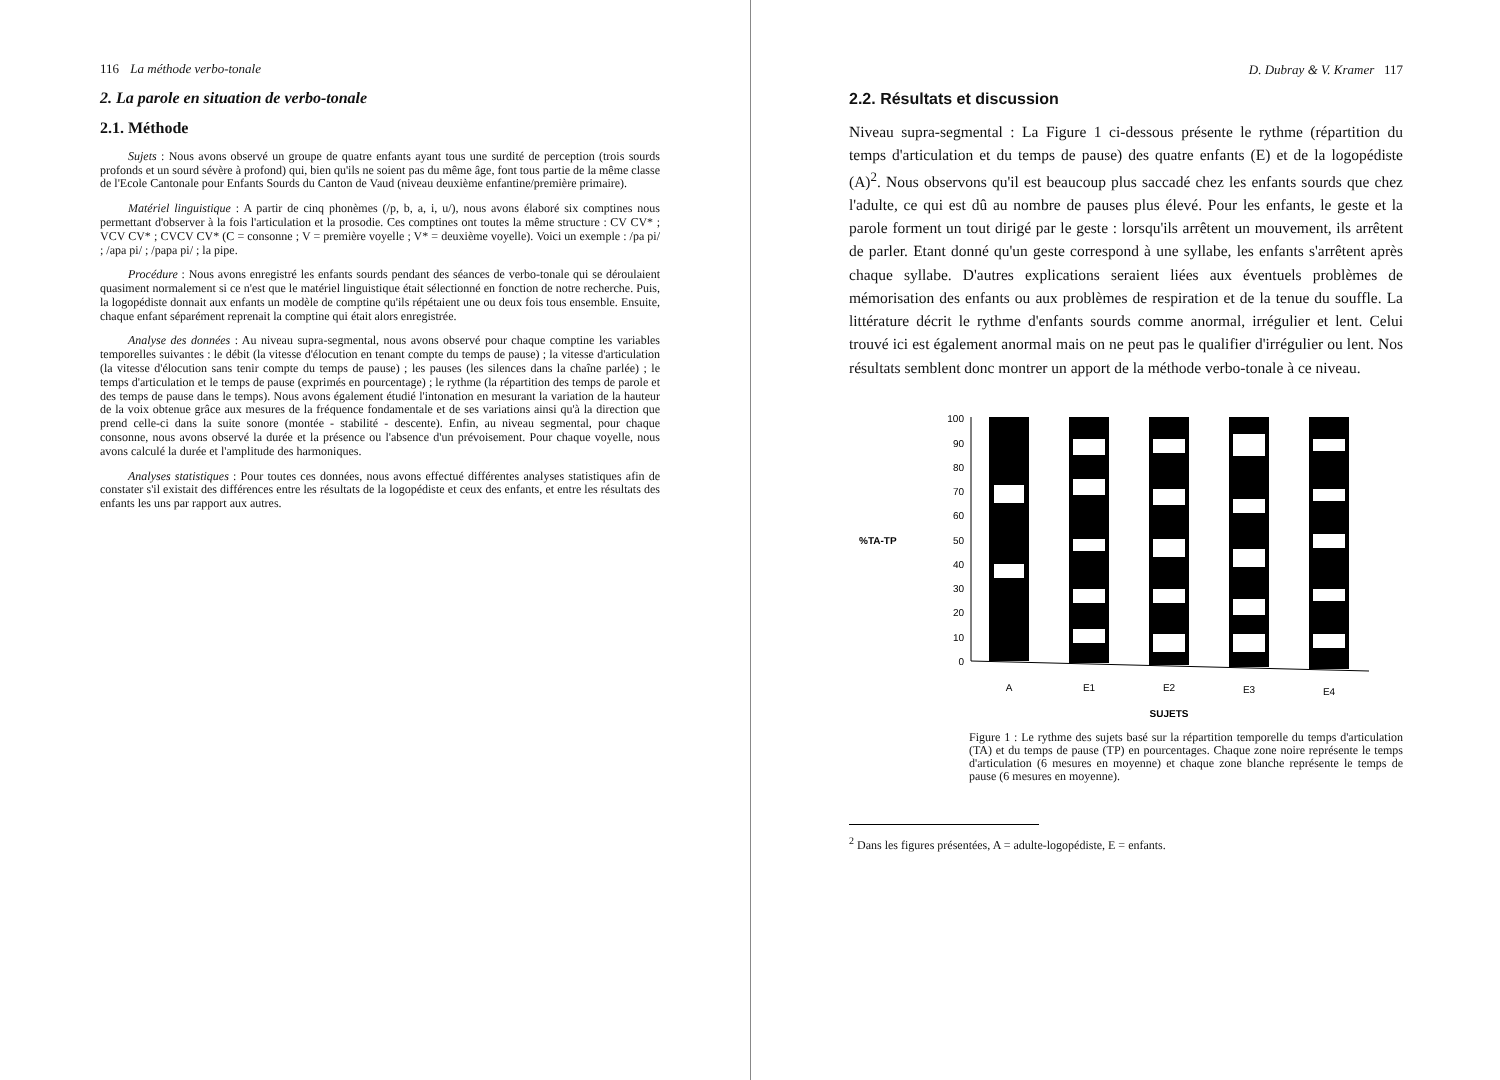116 La méthode verbo-tonale
2. La parole en situation de verbo-tonale
2.1. Méthode
Sujets : Nous avons observé un groupe de quatre enfants ayant tous une surdité de perception (trois sourds profonds et un sourd sévère à profond) qui, bien qu'ils ne soient pas du même âge, font tous partie de la même classe de l'Ecole Cantonale pour Enfants Sourds du Canton de Vaud (niveau deuxième enfantine/première primaire).
Matériel linguistique : A partir de cinq phonèmes (/p, b, a, i, u/), nous avons élaboré six comptines nous permettant d'observer à la fois l'articulation et la prosodie. Ces comptines ont toutes la même structure : CV CV* ; VCV CV* ; CVCV CV* (C = consonne ; V = première voyelle ; V* = deuxième voyelle). Voici un exemple : /pa pi/ ; /apa pi/ ; /papa pi/ ; la pipe.
Procédure : Nous avons enregistré les enfants sourds pendant des séances de verbo-tonale qui se déroulaient quasiment normalement si ce n'est que le matériel linguistique était sélectionné en fonction de notre recherche. Puis, la logopédiste donnait aux enfants un modèle de comptine qu'ils répétaient une ou deux fois tous ensemble. Ensuite, chaque enfant séparément reprenait la comptine qui était alors enregistrée.
Analyse des données : Au niveau supra-segmental, nous avons observé pour chaque comptine les variables temporelles suivantes : le débit (la vitesse d'élocution en tenant compte du temps de pause) ; la vitesse d'articulation (la vitesse d'élocution sans tenir compte du temps de pause) ; les pauses (les silences dans la chaîne parlée) ; le temps d'articulation et le temps de pause (exprimés en pourcentage) ; le rythme (la répartition des temps de parole et des temps de pause dans le temps). Nous avons également étudié l'intonation en mesurant la variation de la hauteur de la voix obtenue grâce aux mesures de la fréquence fondamentale et de ses variations ainsi qu'à la direction que prend celle-ci dans la suite sonore (montée - stabilité - descente). Enfin, au niveau segmental, pour chaque consonne, nous avons observé la durée et la présence ou l'absence d'un prévoisement. Pour chaque voyelle, nous avons calculé la durée et l'amplitude des harmoniques.
Analyses statistiques : Pour toutes ces données, nous avons effectué différentes analyses statistiques afin de constater s'il existait des différences entre les résultats de la logopédiste et ceux des enfants, et entre les résultats des enfants les uns par rapport aux autres.
D. Dubray & V. Kramer 117
2.2. Résultats et discussion
Niveau supra-segmental : La Figure 1 ci-dessous présente le rythme (répartition du temps d'articulation et du temps de pause) des quatre enfants (E) et de la logopédiste (A)<sup>2</sup>. Nous observons qu'il est beaucoup plus saccadé chez les enfants sourds que chez l'adulte, ce qui est dû au nombre de pauses plus élevé. Pour les enfants, le geste et la parole forment un tout dirigé par le geste : lorsqu'ils arrêtent un mouvement, ils arrêtent de parler. Etant donné qu'un geste correspond à une syllabe, les enfants s'arrêtent après chaque syllabe. D'autres explications seraient liées aux éventuels problèmes de mémorisation des enfants ou aux problèmes de respiration et de la tenue du souffle. La littérature décrit le rythme d'enfants sourds comme anormal, irrégulier et lent. Celui trouvé ici est également anormal mais on ne peut pas le qualifier d'irrégulier ou lent. Nos résultats semblent donc montrer un apport de la méthode verbo-tonale à ce niveau.
%TA-TP
100
90
80
70
60
50
40
30
20
10
0
A
E1
E2
E3
E4
SUJETS
Figure 1 : Le rythme des sujets basé sur la répartition temporelle du temps d'articulation (TA) et du temps de pause (TP) en pourcentages. Chaque zone noire représente le temps d'articulation (6 mesures en moyenne) et chaque zone blanche représente le temps de pause (6 mesures en moyenne).
<sup>2</sup> Dans les figures présentées, A = adulte-logopédiste, E = enfants.